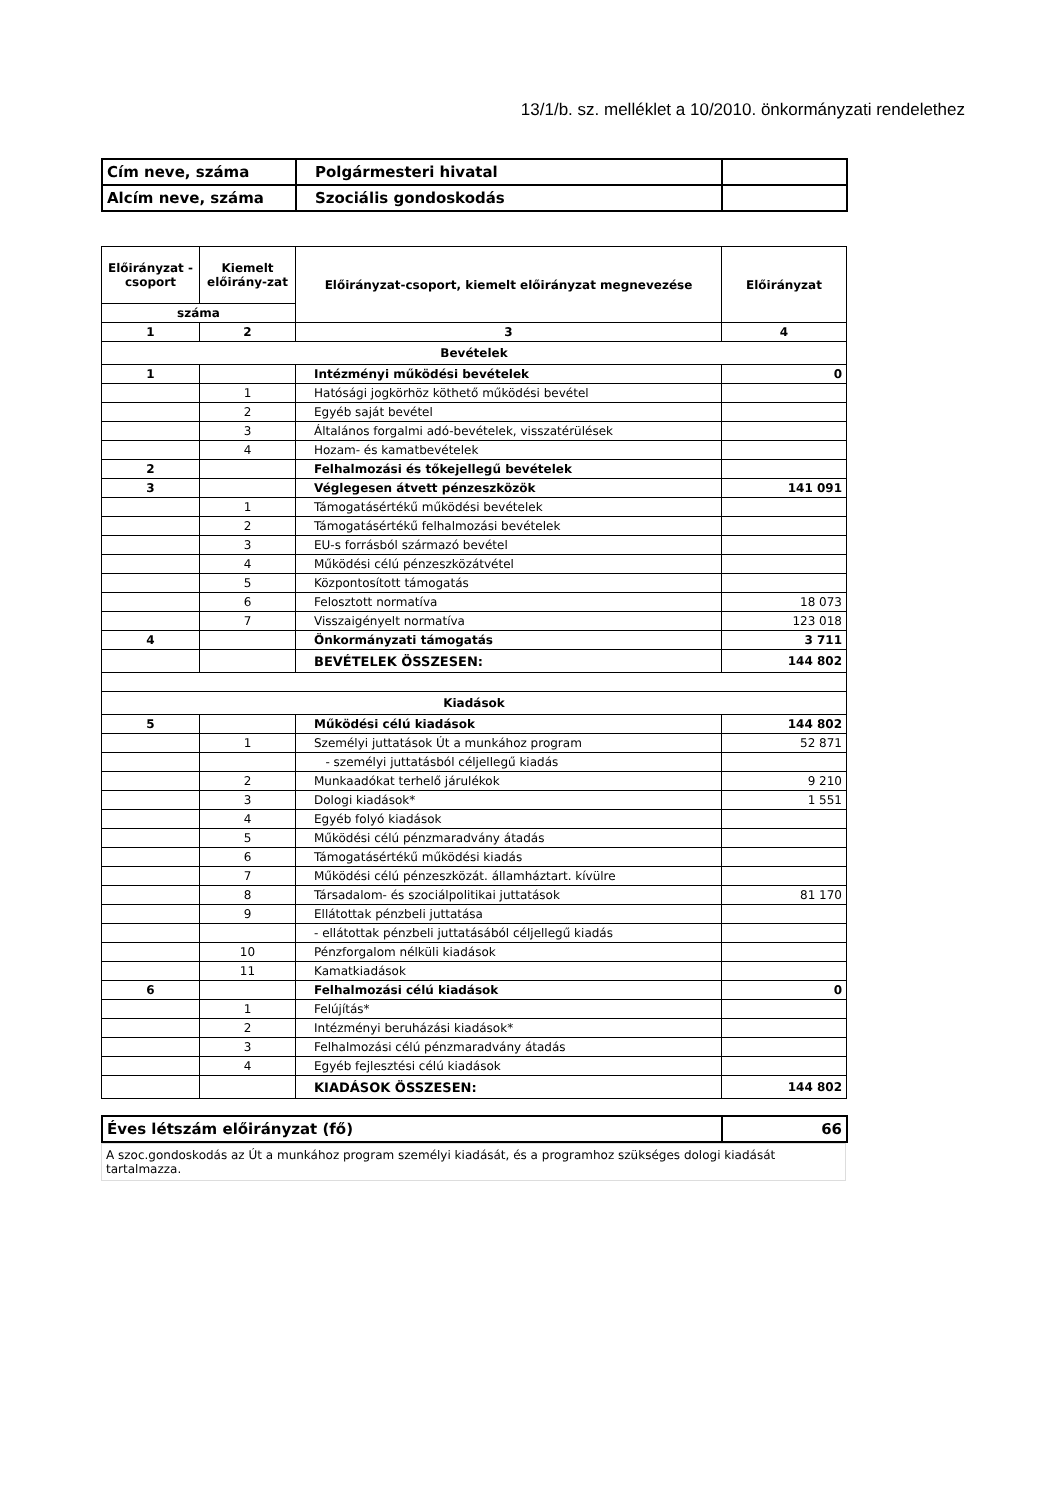13/1/b. sz. melléklet a 10/2010. önkormányzati rendelethez
| Cím neve, száma | Polgármesteri hivatal | |
| Alcím neve, száma | Szociális gondoskodás | |
| Előirányzat -csoport | Kiemelt előirány-zat | Előirányzat-csoport, kiemelt előirányzat megnevezése | Előirányzat |
| --- | --- | --- | --- |
| száma | | | |
| 1 | 2 | 3 | 4 |
| Bevételek | | | |
| 1 | | Intézményi működési bevételek | 0 |
| | 1 | Hatósági jogkörhöz köthető működési bevétel | |
| | 2 | Egyéb saját bevétel | |
| | 3 | Általános forgalmi adó-bevételek, visszatérülések | |
| | 4 | Hozam- és kamatbevételek | |
| 2 | | Felhalmozási és tőkejellegű bevételek | |
| 3 | | Véglegesen átvett pénzeszközök | 141 091 |
| | 1 | Támogatásértékű működési bevételek | |
| | 2 | Támogatásértékű felhalmozási bevételek | |
| | 3 | EU-s forrásból származó bevétel | |
| | 4 | Működési célú pénzeszközátvétel | |
| | 5 | Központosított támogatás | |
| | 6 | Felosztott normatíva | 18 073 |
| | 7 | Visszaigényelt normatíva | 123 018 |
| 4 | | Önkormányzati támogatás | 3 711 |
| | | BEVÉTELEK ÖSSZESEN: | 144 802 |
| Kiadások | | | |
| 5 | | Működési célú kiadások | 144 802 |
| | 1 | Személyi juttatások Út a munkához program | 52 871 |
| | | - személyi juttatásból céljellegű kiadás | |
| | 2 | Munkaadókat terhelő járulékok | 9 210 |
| | 3 | Dologi kiadások* | 1 551 |
| | 4 | Egyéb folyó kiadások | |
| | 5 | Működési célú pénzmaradvány átadás | |
| | 6 | Támogatásértékű működési kiadás | |
| | 7 | Működési célú pénzeszközát. államháztart. kívülre | |
| | 8 | Társadalom- és szociálpolitikai juttatások | 81 170 |
| | 9 | Ellátottak pénzbeli juttatása | |
| | | - ellátottak pénzbeli juttatásából céljellegű kiadás | |
| | 10 | Pénzforgalom nélküli kiadások | |
| | 11 | Kamatkiadások | |
| 6 | | Felhalmozási célú kiadások | 0 |
| | 1 | Felújítás* | |
| | 2 | Intézményi beruházási kiadások* | |
| | 3 | Felhalmozási célú pénzmaradvány átadás | |
| | 4 | Egyéb fejlesztési célú kiadások | |
| | | KIADÁSOK ÖSSZESEN: | 144 802 |
| Éves létszám előirányzat (fő) | 66 |
A szoc.gondoskodás az Út a munkához program személyi kiadását, és a programhoz szükséges dologi kiadását tartalmazza.